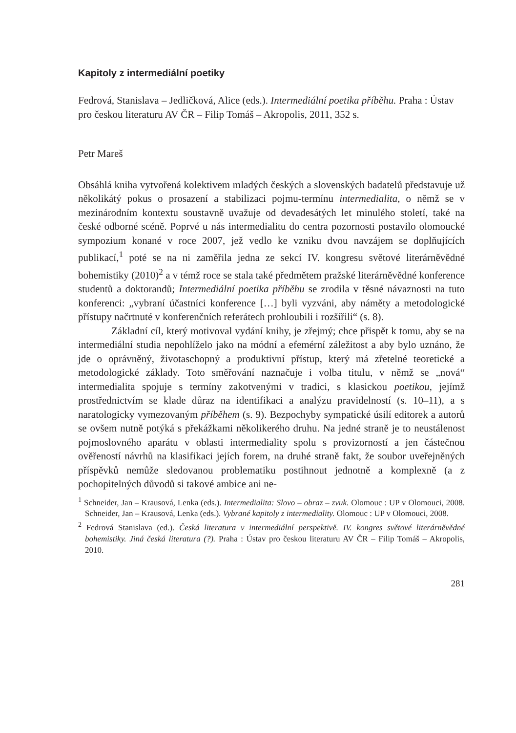Kapitoly z intermediální poetiky
Fedrová, Stanislava – Jedličková, Alice (eds.). Intermediální poetika příběhu. Praha : Ústav pro českou literaturu AV ČR – Filip Tomáš – Akropolis, 2011, 352 s.
Petr Mareš
Obsáhlá kniha vytvořená kolektivem mladých českých a slovenských badatelů představuje už několikátý pokus o prosazení a stabilizaci pojmu-termínu intermedialita, o němž se v mezinárodním kontextu soustavně uvažuje od devadesátých let minulého století, také na české odborné scéně. Poprvé u nás intermedialitu do centra pozornosti postavilo olomoucké sympozium konané v roce 2007, jež vedlo ke vzniku dvou navzájem se doplňujících publikací,<sup>1</sup> poté se na ni zaměřila jedna ze sekcí IV. kongresu světové literárněvědné bohemistiky (2010)<sup>2</sup> a v témž roce se stala také předmětem pražské literárněvědné konference studentů a doktorandů; Intermediální poetika příběhu se zrodila v těsné návaznosti na tuto konferenci: „vybraní účastníci konference […] byli vyzváni, aby náměty a metodologické přístupy načrtnuté v konferenčních referátech prohloubili i rozšířili“ (s. 8).
Základní cíl, který motivoval vydání knihy, je zřejmý; chce přispět k tomu, aby se na intermediální studia nepohlíželo jako na módní a efemérní záležitost a aby bylo uznáno, že jde o oprávněný, životaschopný a produktivní přístup, který má zřetelné teoretické a metodologické základy. Toto směřování naznačuje i volba titulu, v němž se „nová“ intermedialita spojuje s termíny zakotvenými v tradici, s klasickou poetikou, jejímž prostřednictvím se klade důraz na identifikaci a analýzu pravidelností (s. 10–11), a s naratologicky vymezovaným příběhem (s. 9). Bezpochyby sympatické úsilí editorek a autorů se ovšem nutně potýká s překážkami několikerého druhu. Na jedné straně je to neustálenost pojmoslovného aparátu v oblasti intermediality spolu s provizorností a jen částečnou ověřeností návrhů na klasifikaci jejích forem, na druhé straně fakt, že soubor uveřejněných příspěvků nemůže sledovanou problematiku postihnout jednotně a komplexně (a z pochopitelných důvodů si takové ambice ani ne-
<sup>1</sup> Schneider, Jan – Krausová, Lenka (eds.). Intermedialita: Slovo – obraz – zvuk. Olomouc : UP v Olomouci, 2008. Schneider, Jan – Krausová, Lenka (eds.). Vybrané kapitoly z intermediality. Olomouc : UP v Olomouci, 2008.
<sup>2</sup> Fedrová Stanislava (ed.). Česká literatura v intermediální perspektivě. IV. kongres světové literárněvědné bohemistiky. Jiná česká literatura (?). Praha : Ústav pro českou literaturu AV ČR – Filip Tomáš – Akropolis, 2010.
281